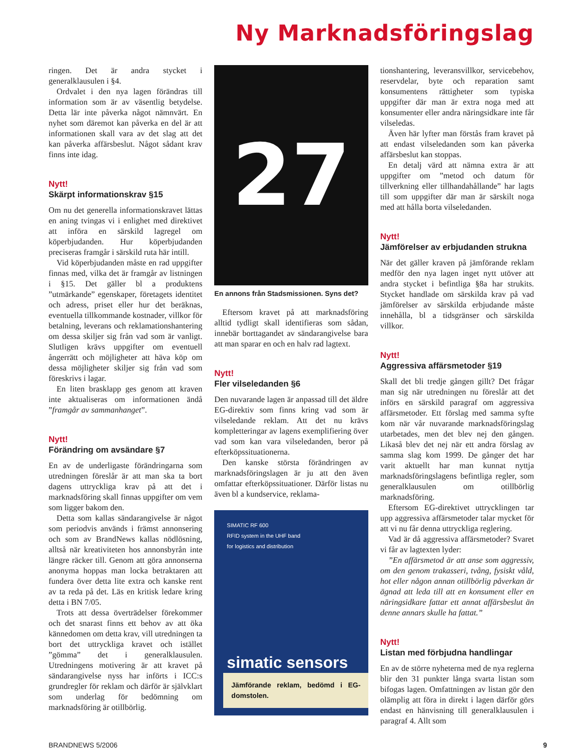Ny Marknadsföringslag
ringen. Det är andra stycket i generalklausulen i §4.
Ordvalet i den nya lagen förändras till information som är av väsentlig betydelse. Detta lär inte påverka något nämnvärt. En nyhet som däremot kan påverka en del är att informationen skall vara av det slag att det kan påverka affärsbeslut. Något sådant krav finns inte idag.
Nytt!
Skärpt informationskrav §15
Om nu det generella informationskravet lättas en aning tvingas vi i enlighet med direktivet att införa en särskild lagregel om köperbjudanden. Hur köperbjudanden preciseras framgår i särskild ruta här intill.
Vid köperbjudanden måste en rad uppgifter finnas med, vilka det är framgår av listningen i §15. Det gäller bl a produktens ”utmärkande” egenskaper, företagets identitet och adress, priset eller hur det beräknas, eventuella tillkommande kostnader, villkor för betalning, leverans och reklamationshantering om dessa skiljer sig från vad som är vanligt. Slutligen krävs uppgifter om eventuell ångerrätt och möjligheter att häva köp om dessa möjligheter skiljer sig från vad som föreskrivs i lagar.
En liten brasklapp ges genom att kraven inte aktualiseras om informationen ändå ”framgår av sammanhanget”.
Nytt!
Förändring om avsändare §7
En av de underligaste förändringarna som utredningen föreslår är att man ska ta bort dagens uttryckliga krav på att det i marknadsföring skall finnas uppgifter om vem som ligger bakom den.
Detta som kallas sändarangivelse är något som periodvis används i främst annonsering och som av BrandNews kallas nödlösning, alltså när kreativiteten hos annonsbyrån inte längre räcker till. Genom att göra annonserna anonyma hoppas man locka betraktaren att fundera över detta lite extra och kanske rent av ta reda på det. Läs en kritisk ledare kring detta i BN 7/05.
Trots att dessa överträdelser förekommer och det snarast finns ett behov av att öka kännedomen om detta krav, vill utredningen ta bort det uttryckliga kravet och istället ”gömma” det i generalklausulen. Utredningens motivering är att kravet på sändarangivelse nyss har införts i ICC:s grundregler för reklam och därför är självklart som underlag för bedömning om marknadsföring är otillbörlig.
27
En annons från Stadsmissionen. Syns det?
Eftersom kravet på att marknadsföring alltid tydligt skall identifieras som sådan, innebär borttagandet av sändarangivelse bara att man sparar en och en halv rad lagtext.
Nytt!
Fler vilseledanden §6
Den nuvarande lagen är anpassad till det äldre EG-direktiv som finns kring vad som är vilseledande reklam. Att det nu krävs kompletteringar av lagens exemplifiering över vad som kan vara vilseledanden, beror på efterköpssituationerna.
Den kanske största förändringen av marknadsföringslagen är ju att den även omfattar efterköpssituationer. Därför listas nu även bl a kundservice, reklama-
SIMATIC RF 600
RFID system in the UHF band
for logistics and distribution
simatic sensors
Jämförande reklam, bedömd i EG-domstolen.
tionshantering, leveransvillkor, servicebehov, reservdelar, byte och reparation samt konsumentens rättigheter som typiska uppgifter där man är extra noga med att konsumenter eller andra näringsidkare inte får vilseledas.
Även här lyfter man förstås fram kravet på att endast vilseledanden som kan påverka affärsbeslut kan stoppas.
En detalj värd att nämna extra är att uppgifter om ”metod och datum för tillverkning eller tillhandahållande” har lagts till som uppgifter där man är särskilt noga med att hålla borta vilseledanden.
Nytt!
Jämförelser av erbjudanden strukna
När det gäller kraven på jämförande reklam medför den nya lagen inget nytt utöver att andra stycket i befintliga §8a har strukits. Stycket handlade om särskilda krav på vad jämförelser av särskilda erbjudande måste innehålla, bl a tidsgränser och särskilda villkor.
Nytt!
Aggressiva affärsmetoder §19
Skall det bli tredje gången gillt? Det frågar man sig när utredningen nu föreslår att det införs en särskild paragraf om aggressiva affärsmetoder. Ett förslag med samma syfte kom när vår nuvarande marknadsföringslag utarbetades, men det blev nej den gången. Likaså blev det nej när ett andra förslag av samma slag kom 1999. De gånger det har varit aktuellt har man kunnat nyttja marknadsföringslagens befintliga regler, som generalklausulen om otillbörlig marknadsföring.
Eftersom EG-direktivet uttrycklingen tar upp aggressiva affärsmetoder talar mycket för att vi nu får denna uttryckliga reglering.
Vad är då aggressiva affärsmetoder? Svaret vi får av lagtexten lyder:
”En affärsmetod är att anse som aggressiv, om den genom trakasseri, tvång, fysiskt våld, hot eller någon annan otillbörlig påverkan är ägnad att leda till att en konsument eller en näringsidkare fattar ett annat affärsbeslut än denne annars skulle ha fattat.”
Nytt!
Listan med förbjudna handlingar
En av de större nyheterna med de nya reglerna blir den 31 punkter långa svarta listan som bifogas lagen. Omfattningen av listan gör den olämplig att föra in direkt i lagen därför görs endast en hänvisning till generalklausulen i paragraf 4. Allt som
BRANDNEWS 5/2006 9